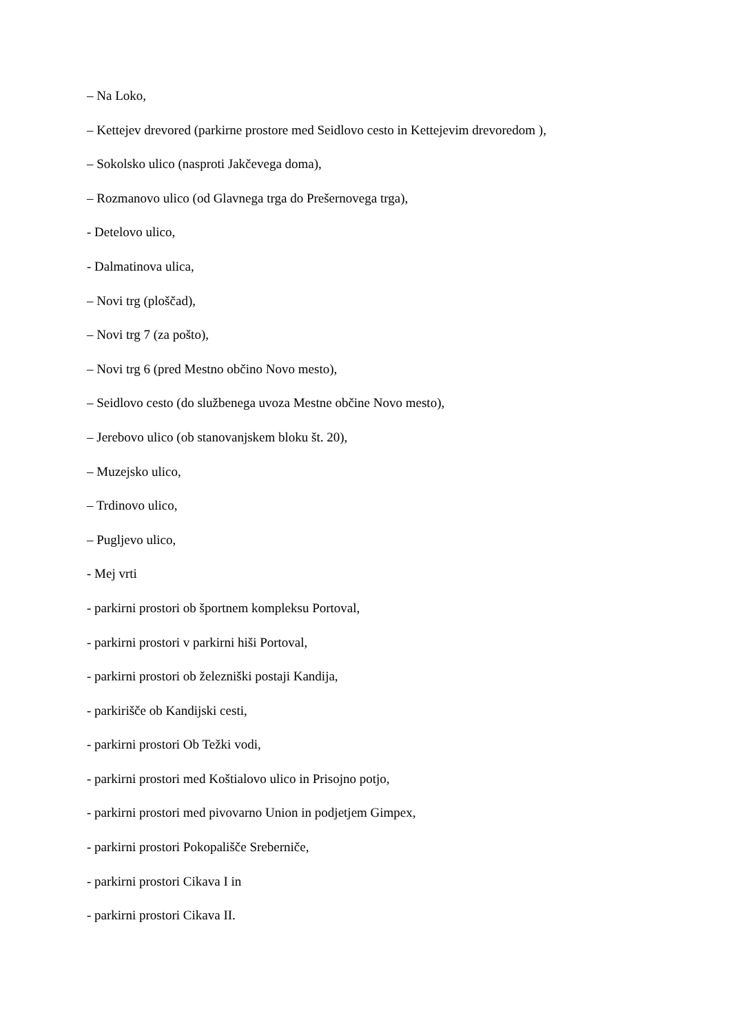– Na Loko,
– Kettejev drevored (parkirne prostore med Seidlovo cesto in Kettejevim drevoredom ),
– Sokolsko ulico (nasproti Jakčevega doma),
– Rozmanovo ulico (od Glavnega trga do Prešernovega trga),
- Detelovo ulico,
- Dalmatinova ulica,
– Novi trg (ploščad),
– Novi trg 7 (za pošto),
– Novi trg 6 (pred Mestno občino Novo mesto),
– Seidlovo cesto (do službenega uvoza Mestne občine Novo mesto),
– Jerebovo ulico (ob stanovanjskem bloku št. 20),
– Muzejsko ulico,
– Trdinovo ulico,
– Pugljevo ulico,
- Mej vrti
- parkirni prostori ob športnem kompleksu Portoval,
- parkirni prostori v parkirni hiši Portoval,
- parkirni prostori ob železniški postaji Kandija,
- parkirišče ob Kandijski cesti,
- parkirni prostori Ob Težki vodi,
- parkirni prostori med Koštialovo ulico in Prisojno potjo,
- parkirni prostori med pivovarno Union in podjetjem Gimpex,
- parkirni prostori Pokopališče Sreberniče,
- parkirni prostori Cikava I in
- parkirni prostori Cikava II.